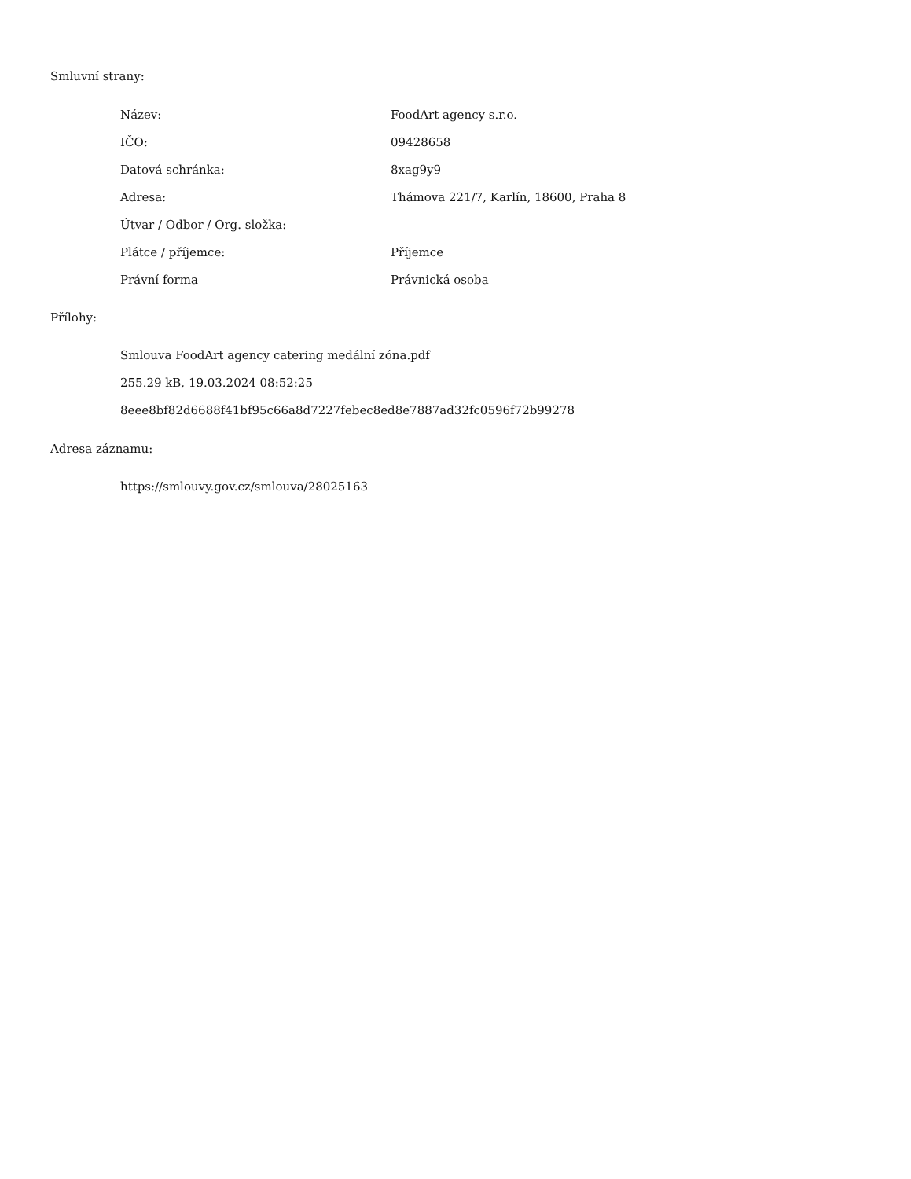Smluvní strany:
| Název: | FoodArt agency s.r.o. |
| IČO: | 09428658 |
| Datová schránka: | 8xag9y9 |
| Adresa: | Thámova 221/7, Karlín, 18600, Praha 8 |
| Útvar / Odbor / Org. složka: | |
| Plátce / příjemce: | Příjemce |
| Právní forma | Právnická osoba |
Přílohy:
Smlouva FoodArt agency catering medální zóna.pdf
255.29 kB, 19.03.2024 08:52:25
8eee8bf82d6688f41bf95c66a8d7227febec8ed8e7887ad32fc0596f72b99278
Adresa záznamu:
https://smlouvy.gov.cz/smlouva/28025163